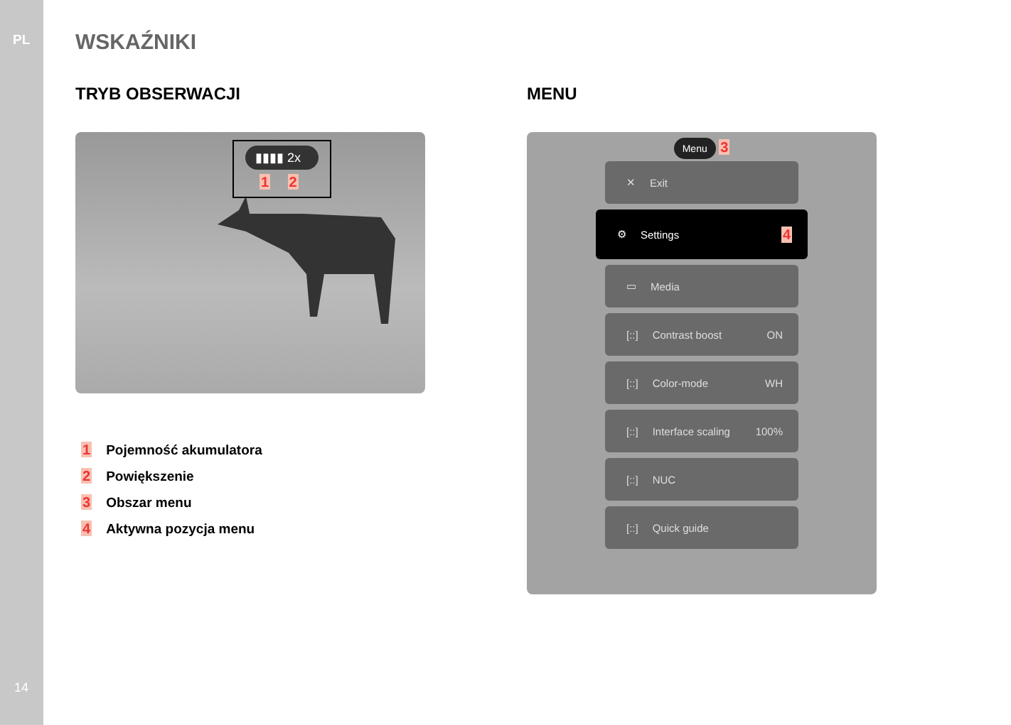PL WSKAŹNIKI
TRYB OBSERWACJI
▮▮▮▮ 2x
1 2
1 Pojemność akumulatora
2 Powiększenie
3 Obszar menu
4 Aktywna pozycja menu
MENU
Menu 3
✕ Exit
⚙ Settings 4
▭ Media
[::] Contrast boost ON
[::] Color-mode WH
[::] Interface scaling 100%
[::] NUC
[::] Quick guide
14